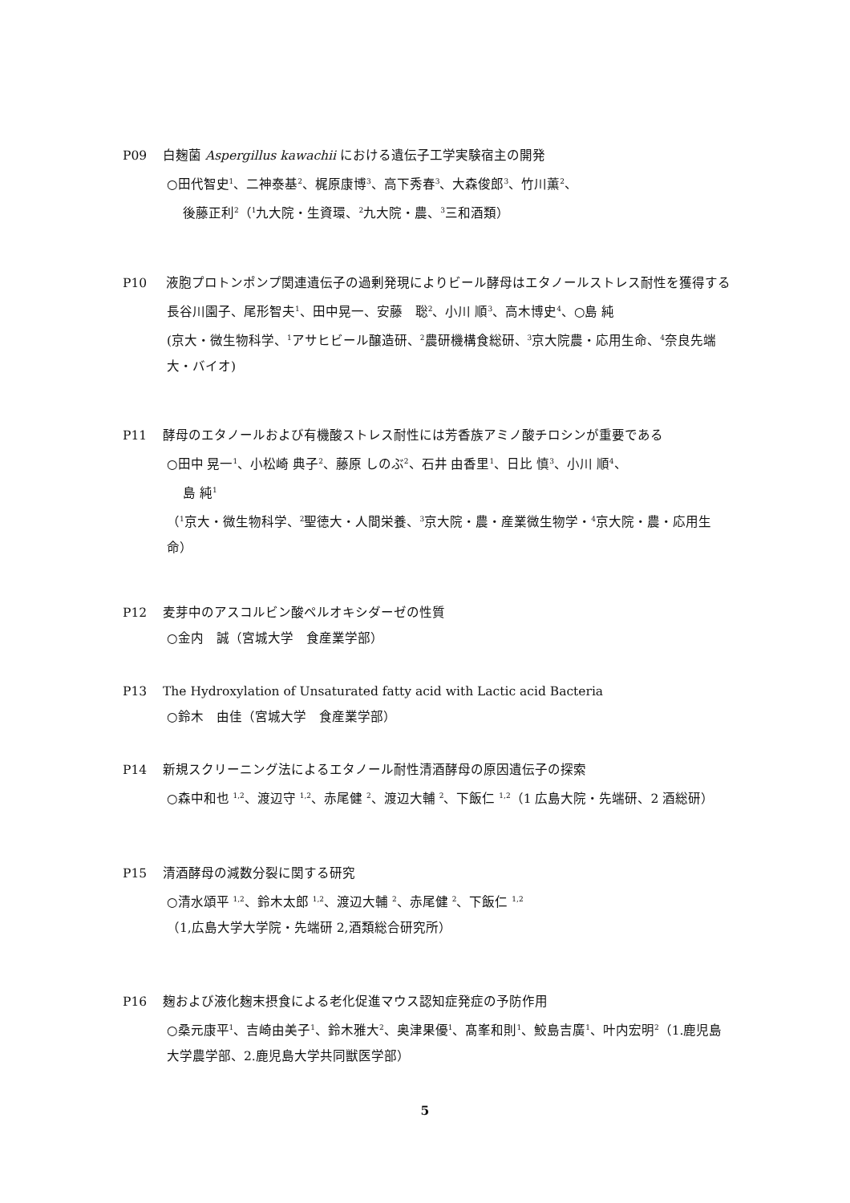P09 白麹菌 Aspergillus kawachii における遺伝子工学実験宿主の開発
○田代智史<sup>1</sup>、二神泰基<sup>2</sup>、梶原康博<sup>3</sup>、高下秀春<sup>3</sup>、大森俊郎<sup>3</sup>、竹川薫<sup>2</sup>、
後藤正利<sup>2</sup>（<sup>1</sup>九大院・生資環、<sup>2</sup>九大院・農、<sup>3</sup>三和酒類）
P10 液胞プロトンポンプ関連遺伝子の過剰発現によりビール酵母はエタノールストレス耐性を獲得する
長谷川園子、尾形智夫<sup>1</sup>、田中晃一、安藤　聡<sup>2</sup>、小川 順<sup>3</sup>、高木博史<sup>4</sup>、○島 純
(京大・微生物科学、<sup>1</sup>アサヒビール醸造研、<sup>2</sup>農研機構食総研、<sup>3</sup>京大院農・応用生命、<sup>4</sup>奈良先端大・バイオ)
P11 酵母のエタノールおよび有機酸ストレス耐性には芳香族アミノ酸チロシンが重要である
○田中 晃一<sup>1</sup>、小松崎 典子<sup>2</sup>、藤原 しのぶ<sup>2</sup>、石井 由香里<sup>1</sup>、日比 慎<sup>3</sup>、小川 順<sup>4</sup>、
島 純<sup>1</sup>
（<sup>1</sup>京大・微生物科学、<sup>2</sup>聖徳大・人間栄養、<sup>3</sup>京大院・農・産業微生物学・<sup>4</sup>京大院・農・応用生命）
P12 麦芽中のアスコルビン酸ペルオキシダーゼの性質
○金内　誠（宮城大学　食産業学部）
P13 The Hydroxylation of Unsaturated fatty acid with Lactic acid Bacteria
○鈴木　由佳（宮城大学　食産業学部）
P14 新規スクリーニング法によるエタノール耐性清酒酵母の原因遺伝子の探索
○森中和也 <sup>1,2</sup>、渡辺守 <sup>1,2</sup>、赤尾健 <sup>2</sup>、渡辺大輔 <sup>2</sup>、下飯仁 <sup>1,2</sup>（1 広島大院・先端研、2 酒総研）
P15 清酒酵母の減数分裂に関する研究
○清水頌平 <sup>1,2</sup>、鈴木太郎 <sup>1,2</sup>、渡辺大輔 <sup>2</sup>、赤尾健 <sup>2</sup>、下飯仁 <sup>1,2</sup>
（1,広島大学大学院・先端研 2,酒類総合研究所）
P16 麹および液化麹末摂食による老化促進マウス認知症発症の予防作用
○桑元康平<sup>1</sup>、吉崎由美子<sup>1</sup>、鈴木雅大<sup>2</sup>、奥津果優<sup>1</sup>、髙峯和則<sup>1</sup>、鮫島吉廣<sup>1</sup>、叶内宏明<sup>2</sup>（1.鹿児島大学農学部、2.鹿児島大学共同獣医学部）
5